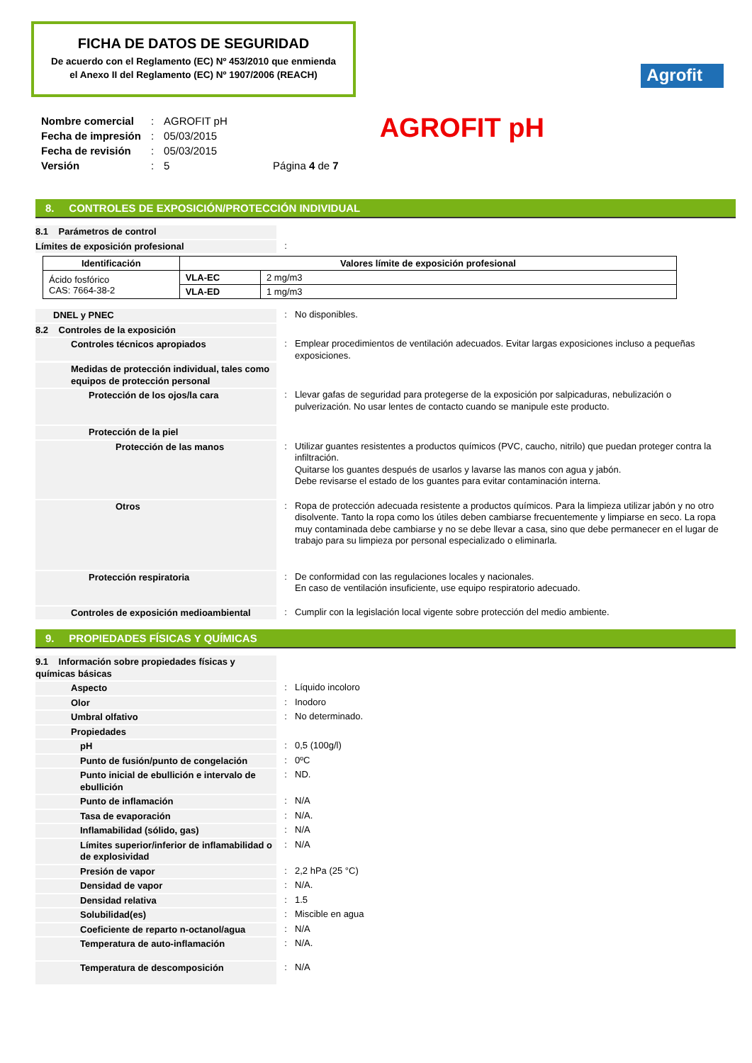FICHA DE DATOS DE SEGURIDAD
De acuerdo con el Reglamento (EC) Nº 453/2010 que enmienda
el Anexo II del Reglamento (EC) Nº 1907/2006 (REACH)
Agrofit
| Nombre comercial | : | AGROFIT pH | |
| Fecha de impresión | : | 05/03/2015 | |
| Fecha de revisión | : | 05/03/2015 | |
| Versión | : | 5 | Página 4 de 7 |
AGROFIT pH
8. CONTROLES DE EXPOSICIÓN/PROTECCIÓN INDIVIDUAL
8.1 Parámetros de control
Límites de exposición profesional :
| Identificación | Valores límite de exposición profesional | |
| --- | --- | --- |
| Ácido fosfórico CAS: 7664-38-2 | VLA-EC | 2 mg/m3 |
| | VLA-ED | 1 mg/m3 |
DNEL y PNEC : No disponibles.
8.2 Controles de la exposición
Controles técnicos apropiados
: Emplear procedimientos de ventilación adecuados. Evitar largas exposiciones incluso a pequeñas exposiciones.
Medidas de protección individual, tales como equipos de protección personal
Protección de los ojos/la cara
: Llevar gafas de seguridad para protegerse de la exposición por salpicaduras, nebulización o pulverización. No usar lentes de contacto cuando se manipule este producto.
Protección de la piel
Protección de las manos
: Utilizar guantes resistentes a productos químicos (PVC, caucho, nitrilo) que puedan proteger contra la infiltración.
Quitarse los guantes después de usarlos y lavarse las manos con agua y jabón.
Debe revisarse el estado de los guantes para evitar contaminación interna.
Otros
: Ropa de protección adecuada resistente a productos químicos. Para la limpieza utilizar jabón y no otro disolvente. Tanto la ropa como los útiles deben cambiarse frecuentemente y limpiarse en seco. La ropa muy contaminada debe cambiarse y no se debe llevar a casa, sino que debe permanecer en el lugar de trabajo para su limpieza por personal especializado o eliminarla.
Protección respiratoria
: De conformidad con las regulaciones locales y nacionales.
En caso de ventilación insuficiente, use equipo respiratorio adecuado.
Controles de exposición medioambiental
: Cumplir con la legislación local vigente sobre protección del medio ambiente.
9. PROPIEDADES FÍSICAS Y QUÍMICAS
9.1 Información sobre propiedades físicas y químicas básicas
Aspecto : Líquido incoloro
Olor : Inodoro
Umbral olfativo : No determinado.
Propiedades
pH : 0,5 (100g/l)
Punto de fusión/punto de congelación
: 0ºC
Punto inicial de ebullición e intervalo de ebullición
: ND.
Punto de inflamación : N/A
Tasa de evaporación : N/A.
Inflamabilidad (sólido, gas) : N/A
Límites superior/inferior de inflamabilidad o de explosividad
: N/A
Presión de vapor : 2,2 hPa (25 °C)
Densidad de vapor : N/A.
Densidad relativa : 1.5
Solubilidad(es) : Miscible en agua
Coeficiente de reparto n-octanol/agua
: N/A
Temperatura de auto-inflamación
: N/A.
Temperatura de descomposición
: N/A